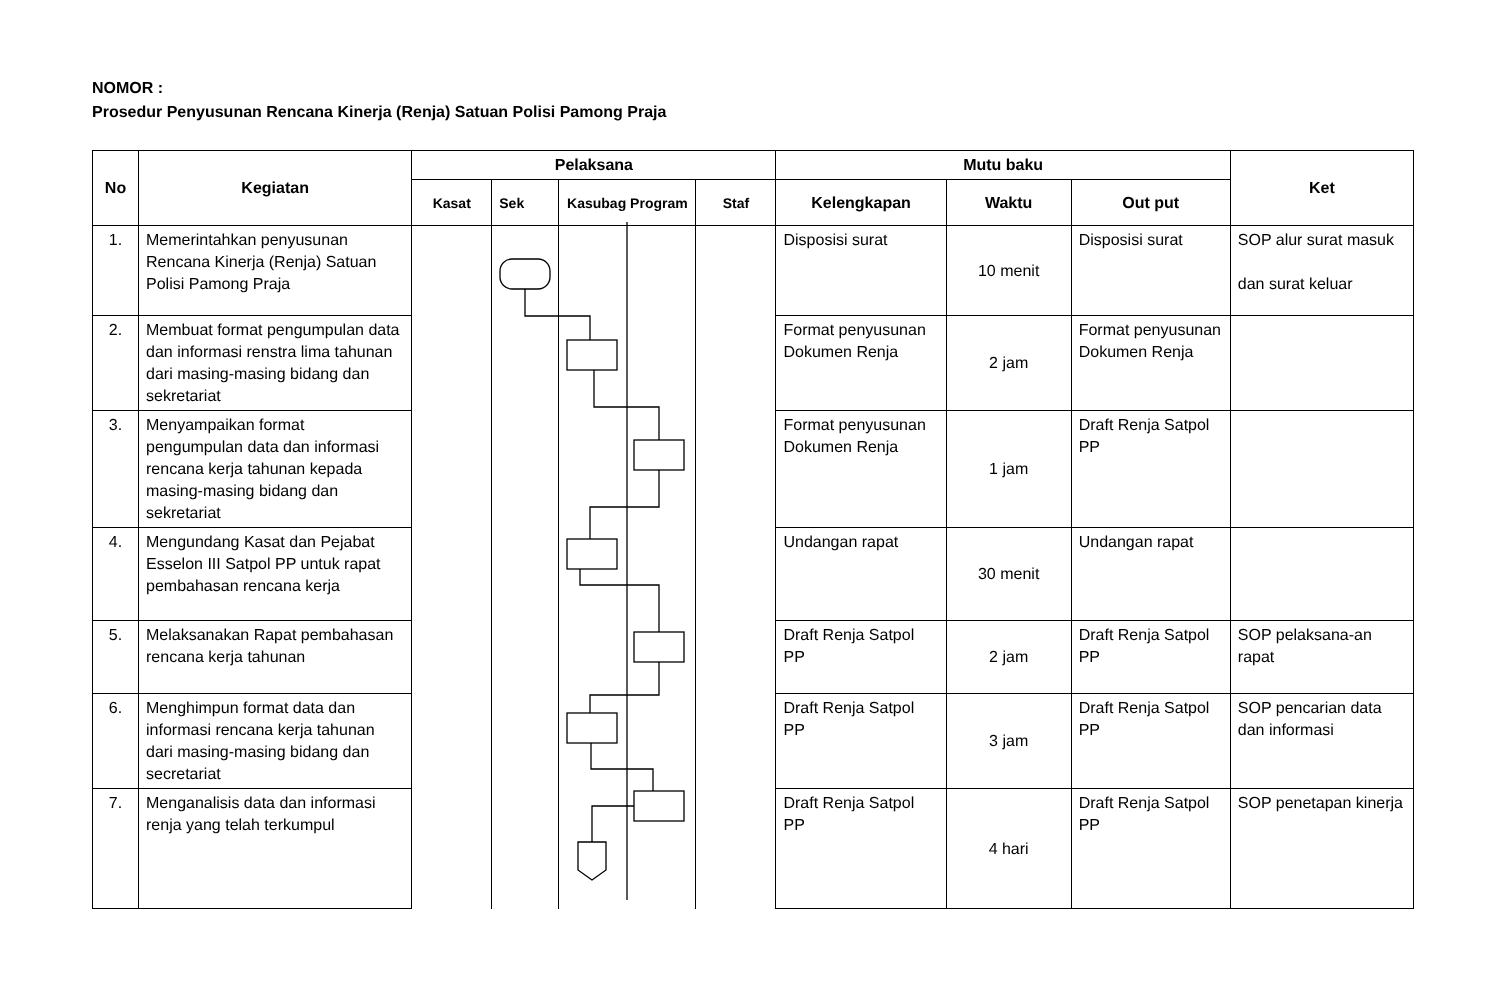NOMOR :
Prosedur Penyusunan Rencana Kinerja (Renja) Satuan Polisi Pamong Praja
| No | Kegiatan | Pelaksana | | | | Mutu baku | | | Ket |
| --- | --- | --- | --- | --- | --- | --- | --- | --- | --- |
| | | Kasat | Sek | Kasubag Program | Staf | Kelengkapan | Waktu | Out put | |
| 1. | Memerintahkan penyusunan Rencana Kinerja (Renja) Satuan Polisi Pamong Praja | | | | | Disposisi surat | 10 menit | Disposisi surat | SOP alur surat masuk dan surat keluar |
| 2. | Membuat format pengumpulan data dan informasi renstra lima tahunan dari masing-masing bidang dan sekretariat | | | | | Format penyusunan Dokumen Renja | 2 jam | Format penyusunan Dokumen Renja | |
| 3. | Menyampaikan format pengumpulan data dan informasi rencana kerja tahunan kepada masing-masing bidang dan sekretariat | | | | | Format penyusunan Dokumen Renja | 1 jam | Draft Renja Satpol PP | |
| 4. | Mengundang Kasat dan Pejabat Esselon III Satpol PP untuk rapat pembahasan rencana kerja | | | | | Undangan rapat | 30 menit | Undangan rapat | |
| 5. | Melaksanakan Rapat pembahasan rencana kerja tahunan | | | | | Draft Renja Satpol PP | 2 jam | Draft Renja Satpol PP | SOP pelaksana-an rapat |
| 6. | Menghimpun format data dan informasi rencana kerja tahunan dari masing-masing bidang dan secretariat | | | | | Draft Renja Satpol PP | 3 jam | Draft Renja Satpol PP | SOP pencarian data dan informasi |
| 7. | Menganalisis data dan informasi renja yang telah terkumpul | | | | | Draft Renja Satpol PP | 4 hari | Draft Renja Satpol PP | SOP penetapan kinerja |